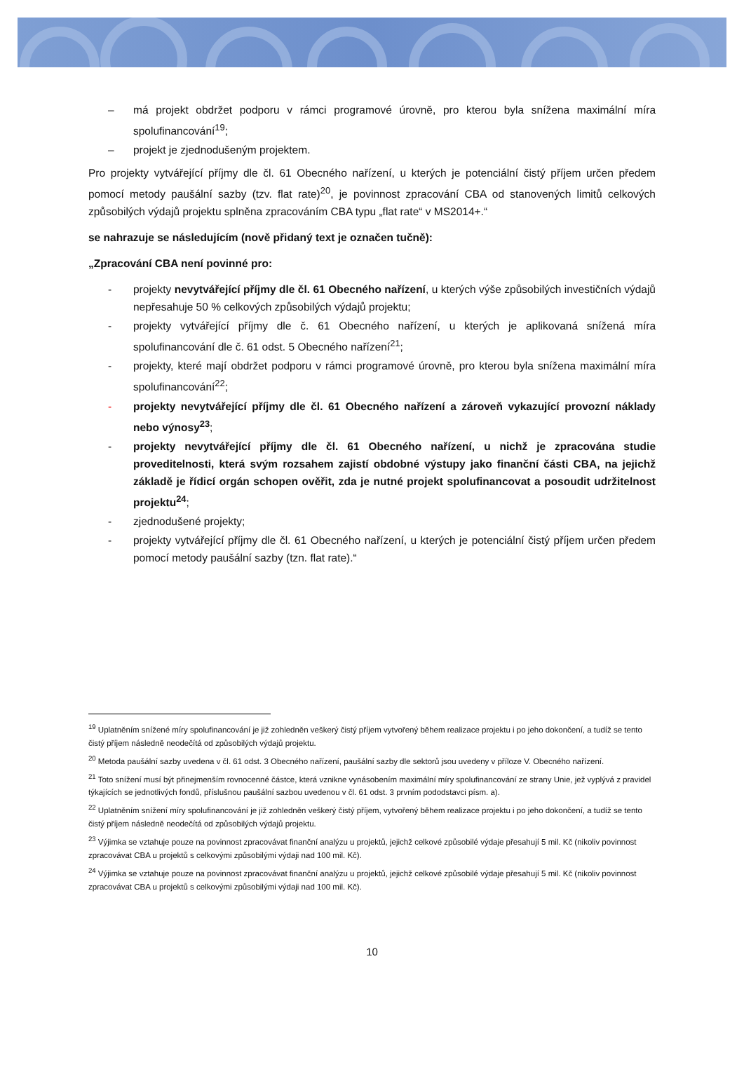– má projekt obdržet podporu v rámci programové úrovně, pro kterou byla snížena maximální míra spolufinancování<sup>19</sup>;
– projekt je zjednodušeným projektem.
Pro projekty vytvářející příjmy dle čl. 61 Obecného nařízení, u kterých je potenciální čistý příjem určen předem pomocí metody paušální sazby (tzv. flat rate)<sup>20</sup>, je povinnost zpracování CBA od stanovených limitů celkových způsobilých výdajů projektu splněna zpracováním CBA typu „flat rate“ v MS2014+.“
se nahrazuje se následujícím (nově přidaný text je označen tučně):
„Zpracování CBA není povinné pro:
- projekty nevytvářející příjmy dle čl. 61 Obecného nařízení, u kterých výše způsobilých investičních výdajů nepřesahuje 50 % celkových způsobilých výdajů projektu;
- projekty vytvářející příjmy dle č. 61 Obecného nařízení, u kterých je aplikovaná snížená míra spolufinancování dle č. 61 odst. 5 Obecného nařízení<sup>21</sup>;
- projekty, které mají obdržet podporu v rámci programové úrovně, pro kterou byla snížena maximální míra spolufinancování<sup>22</sup>;
- projekty nevytvářející příjmy dle čl. 61 Obecného nařízení a zároveň vykazující provozní náklady nebo výnosy<sup>23</sup>;
- projekty nevytvářející příjmy dle čl. 61 Obecného nařízení, u nichž je zpracována studie proveditelnosti, která svým rozsahem zajistí obdobné výstupy jako finanční části CBA, na jejichž základě je řídicí orgán schopen ověřit, zda je nutné projekt spolufinancovat a posoudit udržitelnost projektu<sup>24</sup>;
- zjednodušené projekty;
- projekty vytvářející příjmy dle čl. 61 Obecného nařízení, u kterých je potenciální čistý příjem určen předem pomocí metody paušální sazby (tzn. flat rate).“
<sup>19</sup> Uplatněním snížené míry spolufinancování je již zohledněn veškerý čistý příjem vytvořený během realizace projektu i po jeho dokončení, a tudíž se tento čistý příjem následně neodečítá od způsobilých výdajů projektu.
<sup>20</sup> Metoda paušální sazby uvedena v čl. 61 odst. 3 Obecného nařízení, paušální sazby dle sektorů jsou uvedeny v příloze V. Obecného nařízení.
<sup>21</sup> Toto snížení musí být přinejmenším rovnocenné částce, která vznikne vynásobením maximální míry spolufinancování ze strany Unie, jež vyplývá z pravidel týkajících se jednotlivých fondů, příslušnou paušální sazbou uvedenou v čl. 61 odst. 3 prvním pododstavci písm. a).
<sup>22</sup> Uplatněním snížení míry spolufinancování je již zohledněn veškerý čistý příjem, vytvořený během realizace projektu i po jeho dokončení, a tudíž se tento čistý příjem následně neodečítá od způsobilých výdajů projektu.
<sup>23</sup> Výjimka se vztahuje pouze na povinnost zpracovávat finanční analýzu u projektů, jejichž celkové způsobilé výdaje přesahují 5 mil. Kč (nikoliv povinnost zpracovávat CBA u projektů s celkovými způsobilými výdaji nad 100 mil. Kč).
<sup>24</sup> Výjimka se vztahuje pouze na povinnost zpracovávat finanční analýzu u projektů, jejichž celkové způsobilé výdaje přesahují 5 mil. Kč (nikoliv povinnost zpracovávat CBA u projektů s celkovými způsobilými výdaji nad 100 mil. Kč).
10